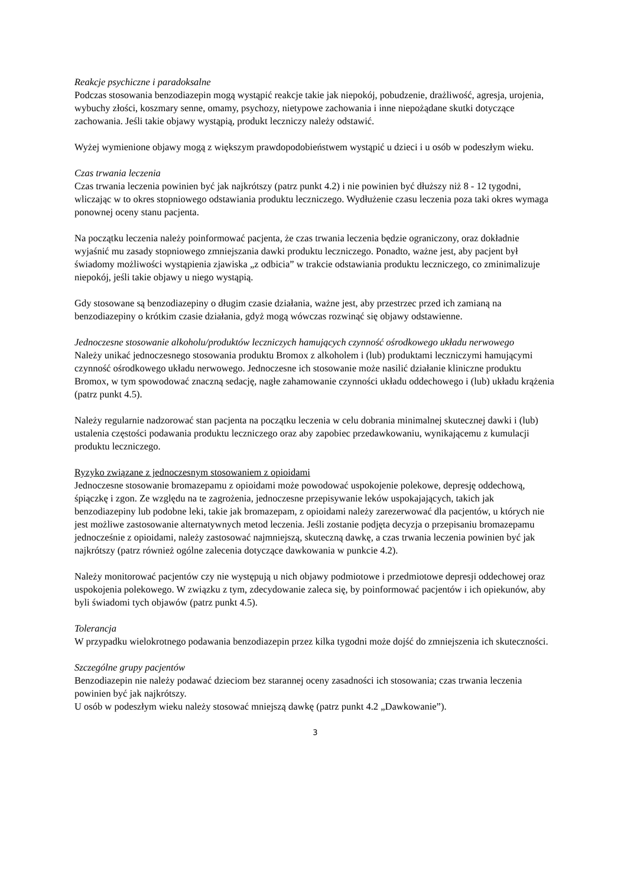Reakcje psychiczne i paradoksalne
Podczas stosowania benzodiazepin mogą wystąpić reakcje takie jak niepokój, pobudzenie, drażliwość, agresja, urojenia, wybuchy złości, koszmary senne, omamy, psychozy, nietypowe zachowania i inne niepożądane skutki dotyczące zachowania. Jeśli takie objawy wystąpią, produkt leczniczy należy odstawić.
Wyżej wymienione objawy mogą z większym prawdopodobieństwem wystąpić u dzieci i u osób w podeszłym wieku.
Czas trwania leczenia
Czas trwania leczenia powinien być jak najkrótszy (patrz punkt 4.2) i nie powinien być dłuższy niż 8 - 12 tygodni, wliczając w to okres stopniowego odstawiania produktu leczniczego. Wydłużenie czasu leczenia poza taki okres wymaga ponownej oceny stanu pacjenta.
Na początku leczenia należy poinformować pacjenta, że czas trwania leczenia będzie ograniczony, oraz dokładnie wyjaśnić mu zasady stopniowego zmniejszania dawki produktu leczniczego. Ponadto, ważne jest, aby pacjent był świadomy możliwości wystąpienia zjawiska „z odbicia” w trakcie odstawiania produktu leczniczego, co zminimalizuje niepokój, jeśli takie objawy u niego wystąpią.
Gdy stosowane są benzodiazepiny o długim czasie działania, ważne jest, aby przestrzec przed ich zamianą na benzodiazepiny o krótkim czasie działania, gdyż mogą wówczas rozwinąć się objawy odstawienne.
Jednoczesne stosowanie alkoholu/produktów leczniczych hamujących czynność ośrodkowego układu nerwowego
Należy unikać jednoczesnego stosowania produktu Bromox z alkoholem i (lub) produktami leczniczymi hamującymi czynność ośrodkowego układu nerwowego. Jednoczesne ich stosowanie może nasilić działanie kliniczne produktu Bromox, w tym spowodować znaczną sedację, nagłe zahamowanie czynności układu oddechowego i (lub) układu krążenia (patrz punkt 4.5).
Należy regularnie nadzorować stan pacjenta na początku leczenia w celu dobrania minimalnej skutecznej dawki i (lub) ustalenia częstości podawania produktu leczniczego oraz aby zapobiec przedawkowaniu, wynikającemu z kumulacji produktu leczniczego.
Ryzyko związane z jednoczesnym stosowaniem z opioidami
Jednoczesne stosowanie bromazepamu z opioidami może powodować uspokojenie polekowe, depresję oddechową, śpiączkę i zgon. Ze względu na te zagrożenia, jednoczesne przepisywanie leków uspokajających, takich jak benzodiazepiny lub podobne leki, takie jak bromazepam, z opioidami należy zarezerwować dla pacjentów, u których nie jest możliwe zastosowanie alternatywnych metod leczenia. Jeśli zostanie podjęta decyzja o przepisaniu bromazepamu jednocześnie z opioidami, należy zastosować najmniejszą, skuteczną dawkę, a czas trwania leczenia powinien być jak najkrótszy (patrz również ogólne zalecenia dotyczące dawkowania w punkcie 4.2).
Należy monitorować pacjentów czy nie występują u nich objawy podmiotowe i przedmiotowe depresji oddechowej oraz uspokojenia polekowego. W związku z tym, zdecydowanie zaleca się, by poinformować pacjentów i ich opiekunów, aby byli świadomi tych objawów (patrz punkt 4.5).
Tolerancja
W przypadku wielokrotnego podawania benzodiazepin przez kilka tygodni może dojść do zmniejszenia ich skuteczności.
Szczególne grupy pacjentów
Benzodiazepin nie należy podawać dzieciom bez starannej oceny zasadności ich stosowania; czas trwania leczenia powinien być jak najkrótszy.
U osób w podeszłym wieku należy stosować mniejszą dawkę (patrz punkt 4.2 „Dawkowanie”).
3